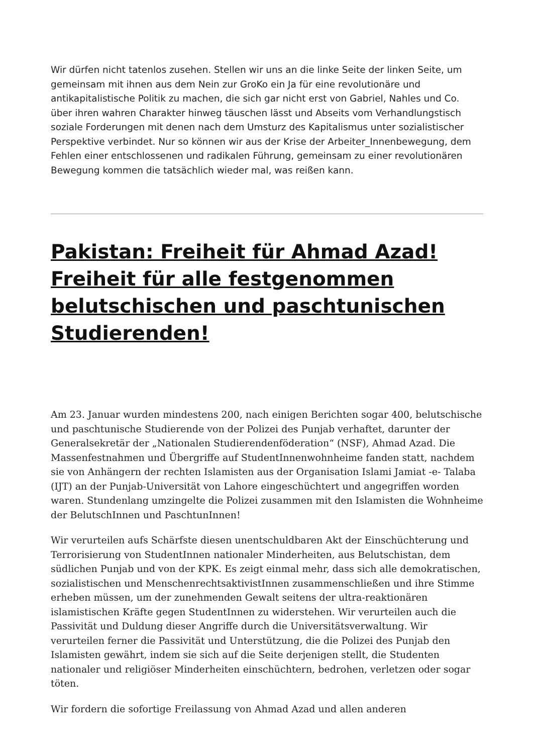Wir dürfen nicht tatenlos zusehen. Stellen wir uns an die linke Seite der linken Seite, um gemeinsam mit ihnen aus dem Nein zur GroKo ein Ja für eine revolutionäre und antikapitalistische Politik zu machen, die sich gar nicht erst von Gabriel, Nahles und Co. über ihren wahren Charakter hinweg täuschen lässt und Abseits vom Verhandlungstisch soziale Forderungen mit denen nach dem Umsturz des Kapitalismus unter sozialistischer Perspektive verbindet. Nur so können wir aus der Krise der Arbeiter_Innenbewegung, dem Fehlen einer entschlossenen und radikalen Führung, gemeinsam zu einer revolutionären Bewegung kommen die tatsächlich wieder mal, was reißen kann.
Pakistan: Freiheit für Ahmad Azad! Freiheit für alle festgenommen belutschischen und paschtunischen Studierenden!
Am 23. Januar wurden mindestens 200, nach einigen Berichten sogar 400, belutschische und paschtunische Studierende von der Polizei des Punjab verhaftet, darunter der Generalsekretär der „Nationalen Studierendenföderation“ (NSF), Ahmad Azad. Die Massenfestnahmen und Übergriffe auf StudentInnenwohnheime fanden statt, nachdem sie von Anhängern der rechten Islamisten aus der Organisation Islami Jamiat -e- Talaba (IJT) an der Punjab-Universität von Lahore eingeschüchtert und angegriffen worden waren. Stundenlang umzingelte die Polizei zusammen mit den Islamisten die Wohnheime der BelutschInnen und PaschtunInnen!
Wir verurteilen aufs Schärfste diesen unentschuldbaren Akt der Einschüchterung und Terrorisierung von StudentInnen nationaler Minderheiten, aus Belutschistan, dem südlichen Punjab und von der KPK. Es zeigt einmal mehr, dass sich alle demokratischen, sozialistischen und MenschenrechtsaktivistInnen zusammenschließen und ihre Stimme erheben müssen, um der zunehmenden Gewalt seitens der ultra-reaktionären islamistischen Kräfte gegen StudentInnen zu widerstehen. Wir verurteilen auch die Passivität und Duldung dieser Angriffe durch die Universitätsverwaltung. Wir verurteilen ferner die Passivität und Unterstützung, die die Polizei des Punjab den Islamisten gewährt, indem sie sich auf die Seite derjenigen stellt, die Studenten nationaler und religiöser Minderheiten einschüchtern, bedrohen, verletzen oder sogar töten.
Wir fordern die sofortige Freilassung von Ahmad Azad und allen anderen